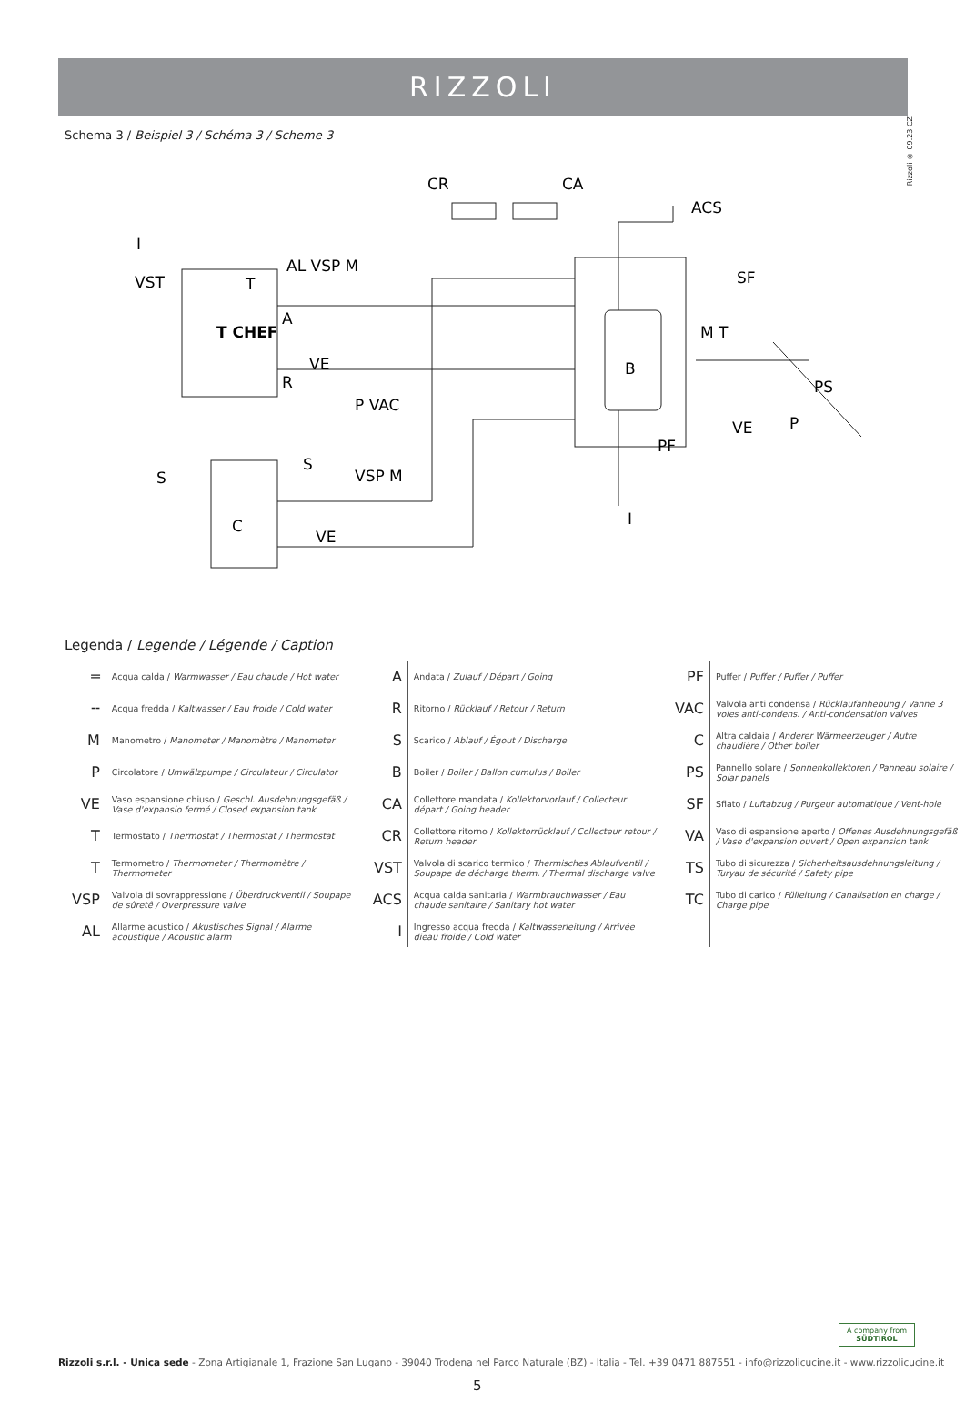RIZZOLI
Rizzoli ® 09.23 CZ
Schema 3 / Beispiel 3 / Schéma 3 / Scheme 3
CR
CA
ACS
I
VST
AL VSP M
T
A
T CHEF
R
VE
P VAC
S
S
VSP M
C
VE
B
SF
M T
PS
VE
P
PF
I
Legenda / Legende / Légende / Caption
| ═ | Acqua calda / Warmwasser / Eau chaude / Hot water | A | Andata / Zulauf / Départ / Going | PF | Puffer / Puffer / Puffer / Puffer |
| ╌ | Acqua fredda / Kaltwasser / Eau froide / Cold water | R | Ritorno / Rücklauf / Retour / Return | VAC | Valvola anti condensa / Rücklaufanhebung / Vanne 3 voies anti-condens. / Anti-condensation valves |
| M | Manometro / Manometer / Manomètre / Manometer | S | Scarico / Ablauf / Égout / Discharge | C | Altra caldaia / Anderer Wärmeerzeuger / Autre chaudière / Other boiler |
| P | Circolatore / Umwälzpumpe / Circulateur / Circulator | B | Boiler / Boiler / Ballon cumulus / Boiler | PS | Pannello solare / Sonnenkollektoren / Panneau solaire / Solar panels |
| VE | Vaso espansione chiuso / Geschl. Ausdehnungsgefäß / Vase d'expansio fermé / Closed expansion tank | CA | Collettore mandata / Kollektorvorlauf / Collecteur départ / Going header | SF | Sfiato / Luftabzug / Purgeur automatique / Vent-hole |
| T | Termostato / Thermostat / Thermostat / Thermostat | CR | Collettore ritorno / Kollektorrücklauf / Collecteur retour / Return header | VA | Vaso di espansione aperto / Offenes Ausdehnungsgefäß / Vase d'expansion ouvert / Open expansion tank |
| T | Termometro / Thermometer / Thermomètre / Thermometer | VST | Valvola di scarico termico / Thermisches Ablaufventil / Soupape de décharge therm. / Thermal discharge valve | TS | Tubo di sicurezza / Sicherheitsausdehnungsleitung / Turyau de sécurité / Safety pipe |
| VSP | Valvola di sovrappressione / Überdruckventil / Soupape de sûretê / Overpressure valve | ACS | Acqua calda sanitaria / Warmbrauchwasser / Eau chaude sanitaire / Sanitary hot water | TC | Tubo di carico / Fülleitung / Canalisation en charge / Charge pipe |
| AL | Allarme acustico / Akustisches Signal / Alarme acoustique / Acoustic alarm | I | Ingresso acqua fredda / Kaltwasserleitung / Arrivée dieau froide / Cold water | | |
A company from
SÜDTIROL
Rizzoli s.r.l. - Unica sede - Zona Artigianale 1, Frazione San Lugano - 39040 Trodena nel Parco Naturale (BZ) - Italia - Tel. +39 0471 887551 - info@rizzolicucine.it - www.rizzolicucine.it
5